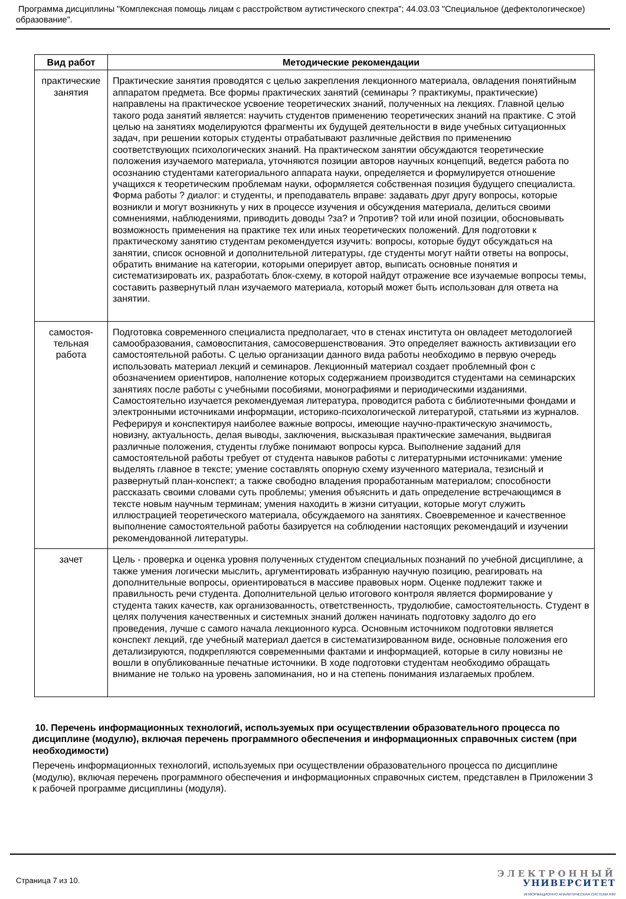Программа дисциплины "Комплексная помощь лицам с расстройством аутистического спектра"; 44.03.03 "Специальное (дефектологическое) образование".
| Вид работ | Методические рекомендации |
| --- | --- |
| практические занятия | Практические занятия проводятся с целью закрепления лекционного материала, овладения понятийным аппаратом предмета. Все формы практических занятий (семинары ? практикумы, практические) направлены на практическое усвоение теоретических знаний, полученных на лекциях. Главной целью такого рода занятий является: научить студентов применению теоретических знаний на практике. С этой целью на занятиях моделируются фрагменты их будущей деятельности в виде учебных ситуационных задач, при решении которых студенты отрабатывают различные действия по применению соответствующих психологических знаний. На практическом занятии обсуждаются теоретические положения изучаемого материала, уточняются позиции авторов научных концепций, ведется работа по осознанию студентами категориального аппарата науки, определяется и формулируется отношение учащихся к теоретическим проблемам науки, оформляется собственная позиция будущего специалиста. Форма работы ? диалог: и студенты, и преподаватель вправе: задавать друг другу вопросы, которые возникли и могут возникнуть у них в процессе изучения и обсуждения материала, делиться своими сомнениями, наблюдениями, приводить доводы ?за? и ?против? той или иной позиции, обосновывать возможность применения на практике тех или иных теоретических положений. Для подготовки к практическому занятию студентам рекомендуется изучить: вопросы, которые будут обсуждаться на занятии, список основной и дополнительной литературы, где студенты могут найти ответы на вопросы, обратить внимание на категории, которыми оперирует автор, выписать основные понятия и систематизировать их, разработать блок-схему, в которой найдут отражение все изучаемые вопросы темы, составить развернутый план изучаемого материала, который может быть использован для ответа на занятии. |
| самостоя- тельная работа | Подготовка современного специалиста предполагает, что в стенах института он овладеет методологией самообразования, самовоспитания, самосовершенствования. Это определяет важность активизации его самостоятельной работы. С целью организации данного вида работы необходимо в первую очередь использовать материал лекций и семинаров. Лекционный материал создает проблемный фон с обозначением ориентиров, наполнение которых содержанием производится студентами на семинарских занятиях после работы с учебными пособиями, монографиями и периодическими изданиями. Самостоятельно изучается рекомендуемая литература, проводится работа с библиотечными фондами и электронными источниками информации, историко-психологической литературой, статьями из журналов. Реферируя и конспектируя наиболее важные вопросы, имеющие научно-практическую значимость, новизну, актуальность, делая выводы, заключения, высказывая практические замечания, выдвигая различные положения, студенты глубже понимают вопросы курса. Выполнение заданий для самостоятельной работы требует от студента навыков работы с литературными источниками: умение выделять главное в тексте; умение составлять опорную схему изученного материала, тезисный и развернутый план-конспект; а также свободно владения проработанным материалом; способности рассказать своими словами суть проблемы; умения объяснить и дать определение встречающимся в тексте новым научным терминам; умения находить в жизни ситуации, которые могут служить иллюстрацией теоретического материала, обсуждаемого на занятиях. Своевременное и качественное выполнение самостоятельной работы базируется на соблюдении настоящих рекомендаций и изучении рекомендованной литературы. |
| зачет | Цель - проверка и оценка уровня полученных студентом специальных познаний по учебной дисциплине, а также умения логически мыслить, аргументировать избранную научную позицию, реагировать на дополнительные вопросы, ориентироваться в массиве правовых норм. Оценке подлежит также и правильность речи студента. Дополнительной целью итогового контроля является формирование у студента таких качеств, как организованность, ответственность, трудолюбие, самостоятельность. Студент в целях получения качественных и системных знаний должен начинать подготовку задолго до его проведения, лучше с самого начала лекционного курса. Основным источником подготовки является конспект лекций, где учебный материал дается в систематизированном виде, основные положения его детализируются, подкрепляются современными фактами и информацией, которые в силу новизны не вошли в опубликованные печатные источники. В ходе подготовки студентам необходимо обращать внимание не только на уровень запоминания, но и на степень понимания излагаемых проблем. |
10. Перечень информационных технологий, используемых при осуществлении образовательного процесса по дисциплине (модулю), включая перечень программного обеспечения и информационных справочных систем (при необходимости)
Перечень информационных технологий, используемых при осуществлении образовательного процесса по дисциплине (модулю), включая перечень программного обеспечения и информационных справочных систем, представлен в Приложении 3 к рабочей программе дисциплины (модуля).
Страница 7 из 10.
ЭЛЕКТРОННЫЙ
УНИВЕРСИТЕТ
ИНФОРМАЦИОННО АНАЛИТИЧЕСКАЯ СИСТЕМА КФУ